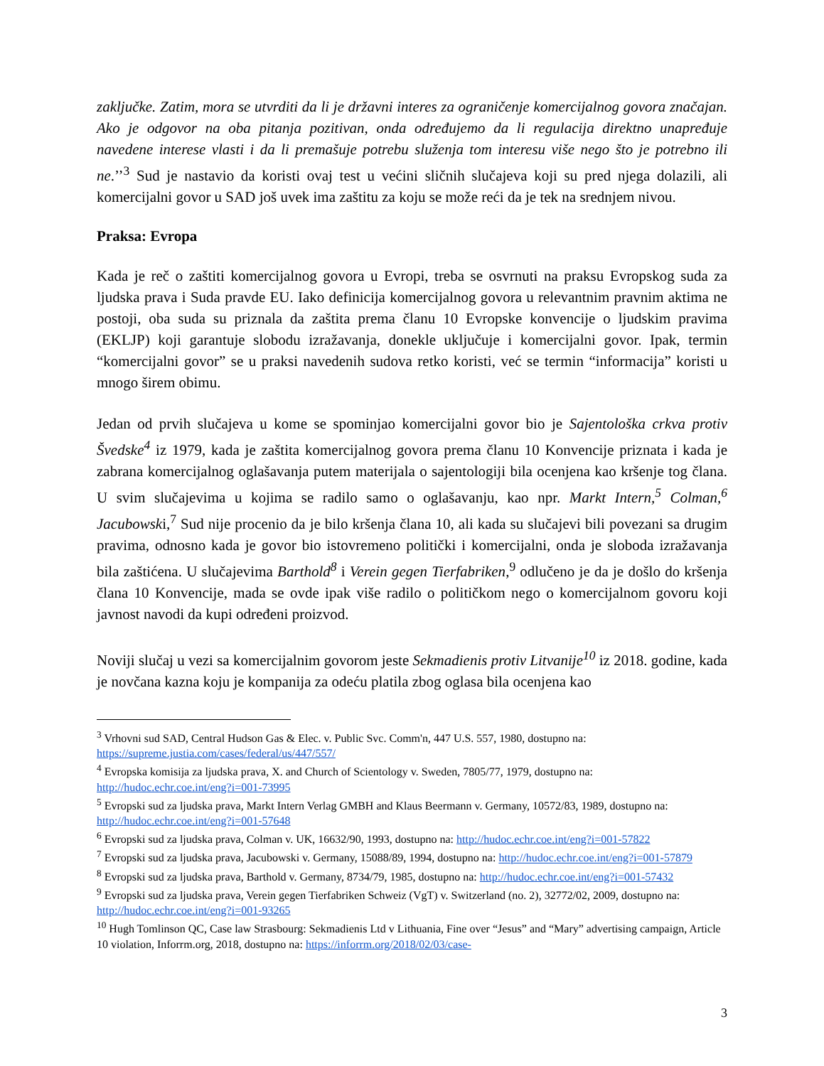zaključke. Zatim, mora se utvrditi da li je državni interes za ograničenje komercijalnog govora značajan. Ako je odgovor na oba pitanja pozitivan, onda određujemo da li regulacija direktno unapređuje navedene interese vlasti i da li premašuje potrebu služenja tom interesu više nego što je potrebno ili ne.’’<sup>3</sup> Sud je nastavio da koristi ovaj test u većini sličnih slučajeva koji su pred njega dolazili, ali komercijalni govor u SAD još uvek ima zaštitu za koju se može reći da je tek na srednjem nivou.
Praksa: Evropa
Kada je reč o zaštiti komercijalnog govora u Evropi, treba se osvrnuti na praksu Evropskog suda za ljudska prava i Suda pravde EU. Iako definicija komercijalnog govora u relevantnim pravnim aktima ne postoji, oba suda su priznala da zaštita prema članu 10 Evropske konvencije o ljudskim pravima (EKLJP) koji garantuje slobodu izražavanja, donekle uključuje i komercijalni govor. Ipak, termin “komercijalni govor” se u praksi navedenih sudova retko koristi, već se termin “informacija” koristi u mnogo širem obimu.
Jedan od prvih slučajeva u kome se spominjao komercijalni govor bio je Sajentološka crkva protiv Švedske<sup>4</sup> iz 1979, kada je zaštita komercijalnog govora prema članu 10 Konvencije priznata i kada je zabrana komercijalnog oglašavanja putem materijala o sajentologiji bila ocenjena kao kršenje tog člana. U svim slučajevima u kojima se radilo samo o oglašavanju, kao npr. Markt Intern,<sup>5</sup> Colman,<sup>6</sup> Jacubowski,<sup>7</sup> Sud nije procenio da je bilo kršenja člana 10, ali kada su slučajevi bili povezani sa drugim pravima, odnosno kada je govor bio istovremeno politički i komercijalni, onda je sloboda izražavanja bila zaštićena. U slučajevima Barthold<sup>8</sup> i Verein gegen Tierfabriken,<sup>9</sup> odlučeno je da je došlo do kršenja člana 10 Konvencije, mada se ovde ipak više radilo o političkom nego o komercijalnom govoru koji javnost navodi da kupi određeni proizvod.
Noviji slučaj u vezi sa komercijalnim govorom jeste Sekmadienis protiv Litvanije<sup>10</sup> iz 2018. godine, kada je novčana kazna koju je kompanija za odeću platila zbog oglasa bila ocenjena kao
<sup>3</sup> Vrhovni sud SAD, Central Hudson Gas & Elec. v. Public Svc. Comm'n, 447 U.S. 557, 1980, dostupno na: https://supreme.justia.com/cases/federal/us/447/557/
<sup>4</sup> Evropska komisija za ljudska prava, X. and Church of Scientology v. Sweden, 7805/77, 1979, dostupno na: http://hudoc.echr.coe.int/eng?i=001-73995
<sup>5</sup> Evropski sud za ljudska prava, Markt Intern Verlag GMBH and Klaus Beermann v. Germany, 10572/83, 1989, dostupno na: http://hudoc.echr.coe.int/eng?i=001-57648
<sup>6</sup> Evropski sud za ljudska prava, Colman v. UK, 16632/90, 1993, dostupno na: http://hudoc.echr.coe.int/eng?i=001-57822
<sup>7</sup> Evropski sud za ljudska prava, Jacubowski v. Germany, 15088/89, 1994, dostupno na: http://hudoc.echr.coe.int/eng?i=001-57879
<sup>8</sup> Evropski sud za ljudska prava, Barthold v. Germany, 8734/79, 1985, dostupno na: http://hudoc.echr.coe.int/eng?i=001-57432
<sup>9</sup> Evropski sud za ljudska prava, Verein gegen Tierfabriken Schweiz (VgT) v. Switzerland (no. 2), 32772/02, 2009, dostupno na: http://hudoc.echr.coe.int/eng?i=001-93265
<sup>10</sup> Hugh Tomlinson QC, Case law Strasbourg: Sekmadienis Ltd v Lithuania, Fine over “Jesus” and “Mary” advertising campaign, Article 10 violation, Inforrm.org, 2018, dostupno na: https://inforrm.org/2018/02/03/case-
3